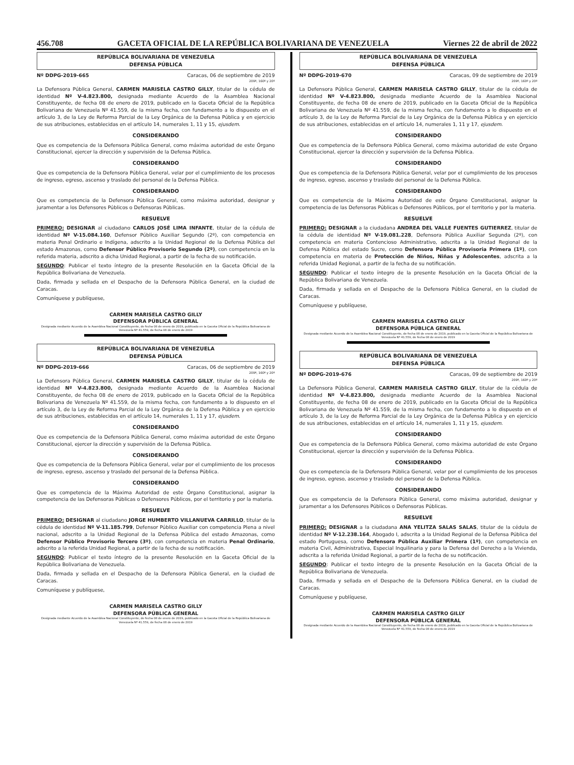456.708 GACETA OFICIAL DE LA REPÚBLICA BOLIVARIANA DE VENEZUELA Viernes 22 de abril de 2022
REPÚBLICA BOLIVARIANA DE VENEZUELA
DEFENSA PÚBLICA
Nº DDPG-2019-665 Caracas, 06 de septiembre de 2019
209º, 160º y 20º
La Defensora Pública General, CARMEN MARISELA CASTRO GILLY, titular de la cédula de identidad Nº V-4.823.800, designada mediante Acuerdo de la Asamblea Nacional Constituyente, de fecha 08 de enero de 2019, publicado en la Gaceta Oficial de la República Bolivariana de Venezuela Nº 41.559, de la misma fecha, con fundamento a lo dispuesto en el artículo 3, de la Ley de Reforma Parcial de la Ley Orgánica de la Defensa Pública y en ejercicio de sus atribuciones, establecidas en el artículo 14, numerales 1, 11 y 15, ejusdem.
CONSIDERANDO
Que es competencia de la Defensora Pública General, como máxima autoridad de este Órgano Constitucional, ejercer la dirección y supervisión de la Defensa Pública.
CONSIDERANDO
Que es competencia de la Defensora Pública General, velar por el cumplimiento de los procesos de ingreso, egreso, ascenso y traslado del personal de la Defensa Pública.
CONSIDERANDO
Que es competencia de la Defensora Pública General, como máxima autoridad, designar y juramentar a los Defensores Públicos o Defensoras Públicas.
RESUELVE
PRIMERO: DESIGNAR al ciudadano CARLOS JOSÉ LIMA INFANTE, titular de la cédula de identidad Nº V-15.084.160, Defensor Público Auxiliar Segundo (2º), con competencia en materia Penal Ordinario e Indígena, adscrito a la Unidad Regional de la Defensa Pública del estado Amazonas, como Defensor Público Provisorio Segundo (2º), con competencia en la referida materia, adscrito a dicha Unidad Regional, a partir de la fecha de su notificación.
SEGUNDO: Publicar el texto íntegro de la presente Resolución en la Gaceta Oficial de la República Bolivariana de Venezuela.
Dada, firmada y sellada en el Despacho de la Defensora Pública General, en la ciudad de Caracas.
Comuníquese y publíquese,
CARMEN MARISELA CASTRO GILLY
DEFENSORA PÚBLICA GENERAL
Designada mediante Acuerdo de la Asamblea Nacional Constituyente, de fecha 08 de enero de 2019, publicado en la Gaceta Oficial de la República Bolivariana de Venezuela Nº 41.559, de fecha 08 de enero de 2019
REPÚBLICA BOLIVARIANA DE VENEZUELA
DEFENSA PÚBLICA
Nº DDPG-2019-666 Caracas, 06 de septiembre de 2019
209º, 160º y 20º
La Defensora Pública General, CARMEN MARISELA CASTRO GILLY, titular de la cédula de identidad Nº V-4.823.800, designada mediante Acuerdo de la Asamblea Nacional Constituyente, de fecha 08 de enero de 2019, publicado en la Gaceta Oficial de la República Bolivariana de Venezuela Nº 41.559, de la misma fecha, con fundamento a lo dispuesto en el artículo 3, de la Ley de Reforma Parcial de la Ley Orgánica de la Defensa Pública y en ejercicio de sus atribuciones, establecidas en el artículo 14, numerales 1, 11 y 17, ejusdem.
CONSIDERANDO
Que es competencia de la Defensora Pública General, como máxima autoridad de este Órgano Constitucional, ejercer la dirección y supervisión de la Defensa Pública.
CONSIDERANDO
Que es competencia de la Defensora Pública General, velar por el cumplimiento de los procesos de ingreso, egreso, ascenso y traslado del personal de la Defensa Pública.
CONSIDERANDO
Que es competencia de la Máxima Autoridad de este Órgano Constitucional, asignar la competencia de las Defensoras Públicas o Defensores Públicos, por el territorio y por la materia.
RESUELVE
PRIMERO: DESIGNAR al ciudadano JORGE HUMBERTO VILLANUEVA CARRILLO, titular de la cédula de identidad Nº V-11.185.799, Defensor Público Auxiliar con competencia Plena a nivel nacional, adscrito a la Unidad Regional de la Defensa Pública del estado Amazonas, como Defensor Público Provisorio Tercero (3º), con competencia en materia Penal Ordinario, adscrito a la referida Unidad Regional, a partir de la fecha de su notificación.
SEGUNDO: Publicar el texto íntegro de la presente Resolución en la Gaceta Oficial de la República Bolivariana de Venezuela.
Dada, firmada y sellada en el Despacho de la Defensora Pública General, en la ciudad de Caracas.
Comuníquese y publíquese,
CARMEN MARISELA CASTRO GILLY
DEFENSORA PÚBLICA GENERAL
Designada mediante Acuerdo de la Asamblea Nacional Constituyente, de fecha 08 de enero de 2019, publicado en la Gaceta Oficial de la República Bolivariana de Venezuela Nº 41.559, de fecha 08 de enero de 2019
REPÚBLICA BOLIVARIANA DE VENEZUELA
DEFENSA PÚBLICA
Nº DDPG-2019-670 Caracas, 09 de septiembre de 2019
209º, 160º y 20º
La Defensora Pública General, CARMEN MARISELA CASTRO GILLY, titular de la cédula de identidad Nº V-4.823.800, designada mediante Acuerdo de la Asamblea Nacional Constituyente, de fecha 08 de enero de 2019, publicado en la Gaceta Oficial de la República Bolivariana de Venezuela Nº 41.559, de la misma fecha, con fundamento a lo dispuesto en el artículo 3, de la Ley de Reforma Parcial de la Ley Orgánica de la Defensa Pública y en ejercicio de sus atribuciones, establecidas en el artículo 14, numerales 1, 11 y 17, ejusdem.
CONSIDERANDO
Que es competencia de la Defensora Pública General, como máxima autoridad de este Órgano Constitucional, ejercer la dirección y supervisión de la Defensa Pública.
CONSIDERANDO
Que es competencia de la Defensora Pública General, velar por el cumplimiento de los procesos de ingreso, egreso, ascenso y traslado del personal de la Defensa Pública.
CONSIDERANDO
Que es competencia de la Máxima Autoridad de este Órgano Constitucional, asignar la competencia de las Defensoras Públicas o Defensores Públicos, por el territorio y por la materia.
RESUELVE
PRIMERO: DESIGNAR a la ciudadana ANDREA DEL VALLE FUENTES GUTIERREZ, titular de la cédula de identidad Nº V-19.081.228, Defensora Pública Auxiliar Segunda (2º), con competencia en materia Contencioso Administrativo, adscrita a la Unidad Regional de la Defensa Pública del estado Sucre, como Defensora Pública Provisoria Primera (1º), con competencia en materia de Protección de Niños, Niñas y Adolescentes, adscrita a la referida Unidad Regional, a partir de la fecha de su notificación.
SEGUNDO: Publicar el texto íntegro de la presente Resolución en la Gaceta Oficial de la República Bolivariana de Venezuela.
Dada, firmada y sellada en el Despacho de la Defensora Pública General, en la ciudad de Caracas.
Comuníquese y publíquese,
CARMEN MARISELA CASTRO GILLY
DEFENSORA PÚBLICA GENERAL
Designada mediante Acuerdo de la Asamblea Nacional Constituyente, de fecha 08 de enero de 2019, publicado en la Gaceta Oficial de la República Bolivariana de Venezuela Nº 41.559, de fecha 08 de enero de 2019
REPÚBLICA BOLIVARIANA DE VENEZUELA
DEFENSA PÚBLICA
Nº DDPG-2019-676 Caracas, 09 de septiembre de 2019
209º, 160º y 20º
La Defensora Pública General, CARMEN MARISELA CASTRO GILLY, titular de la cédula de identidad Nº V-4.823.800, designada mediante Acuerdo de la Asamblea Nacional Constituyente, de fecha 08 de enero de 2019, publicado en la Gaceta Oficial de la República Bolivariana de Venezuela Nº 41.559, de la misma fecha, con fundamento a lo dispuesto en el artículo 3, de la Ley de Reforma Parcial de la Ley Orgánica de la Defensa Pública y en ejercicio de sus atribuciones, establecidas en el artículo 14, numerales 1, 11 y 15, ejusdem.
CONSIDERANDO
Que es competencia de la Defensora Pública General, como máxima autoridad de este Órgano Constitucional, ejercer la dirección y supervisión de la Defensa Pública.
CONSIDERANDO
Que es competencia de la Defensora Pública General, velar por el cumplimiento de los procesos de ingreso, egreso, ascenso y traslado del personal de la Defensa Pública.
CONSIDERANDO
Que es competencia de la Defensora Pública General, como máxima autoridad, designar y juramentar a los Defensores Públicos o Defensoras Públicas.
RESUELVE
PRIMERO: DESIGNAR a la ciudadana ANA YELITZA SALAS SALAS, titular de la cédula de identidad Nº V-12.238.164, Abogado I, adscrita a la Unidad Regional de la Defensa Pública del estado Portuguesa, como Defensora Pública Auxiliar Primera (1º), con competencia en materia Civil, Administrativa, Especial Inquilinaria y para la Defensa del Derecho a la Vivienda, adscrita a la referida Unidad Regional, a partir de la fecha de su notificación.
SEGUNDO: Publicar el texto íntegro de la presente Resolución en la Gaceta Oficial de la República Bolivariana de Venezuela.
Dada, firmada y sellada en el Despacho de la Defensora Pública General, en la ciudad de Caracas.
Comuníquese y publíquese,
CARMEN MARISELA CASTRO GILLY
DEFENSORA PÚBLICA GENERAL
Designada mediante Acuerdo de la Asamblea Nacional Constituyente, de fecha 08 de enero de 2019, publicado en la Gaceta Oficial de la República Bolivariana de Venezuela Nº 41.559, de fecha 08 de enero de 2019